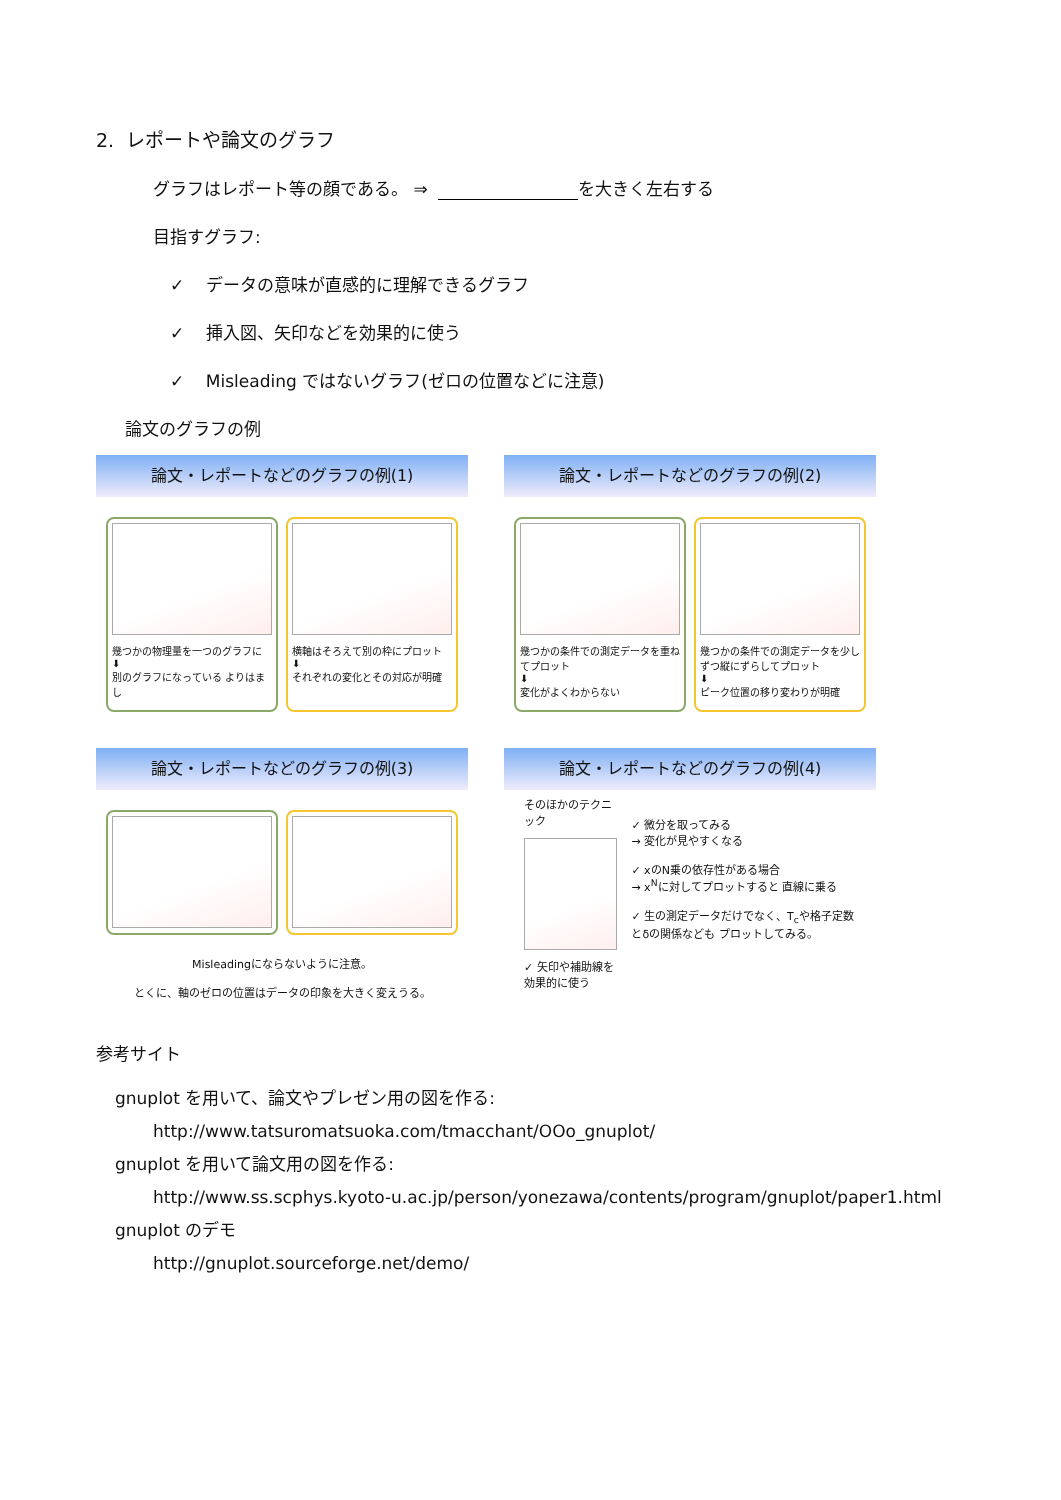2. レポートや論文のグラフ
グラフはレポート等の顔である。 ⇒ を大きく左右する
目指すグラフ:
✓ データの意味が直感的に理解できるグラフ
✓ 挿入図、矢印などを効果的に使う
✓ Misleading ではないグラフ(ゼロの位置などに注意)
論文のグラフの例
論文・レポートなどのグラフの例(1)
幾つかの物理量を一つのグラフに
⬇
別のグラフになっている よりはまし
横軸はそろえて別の枠にプロット
⬇
それぞれの変化とその対応が明確
論文・レポートなどのグラフの例(2)
幾つかの条件での測定データを重ねてプロット
⬇
変化がよくわからない
幾つかの条件での測定データを少しずつ縦にずらしてプロット
⬇
ピーク位置の移り変わりが明確
論文・レポートなどのグラフの例(3)
Misleadingにならないように注意。
とくに、軸のゼロの位置はデータの印象を大きく変えうる。
論文・レポートなどのグラフの例(4)
そのほかのテクニック
✓ 矢印や補助線を 効果的に使う
✓ 微分を取ってみる
→ 変化が見やすくなる
✓ xのN乗の依存性がある場合
→ x<sup>N</sup>に対してプロットすると 直線に乗る
✓ 生の測定データだけでなく、T<sub>c</sub>や格子定数とδの関係なども プロットしてみる。
参考サイト
gnuplot を用いて、論文やプレゼン用の図を作る:
http://www.tatsuromatsuoka.com/tmacchant/OOo_gnuplot/
gnuplot を用いて論文用の図を作る:
http://www.ss.scphys.kyoto-u.ac.jp/person/yonezawa/contents/program/gnuplot/paper1.html
gnuplot のデモ
http://gnuplot.sourceforge.net/demo/